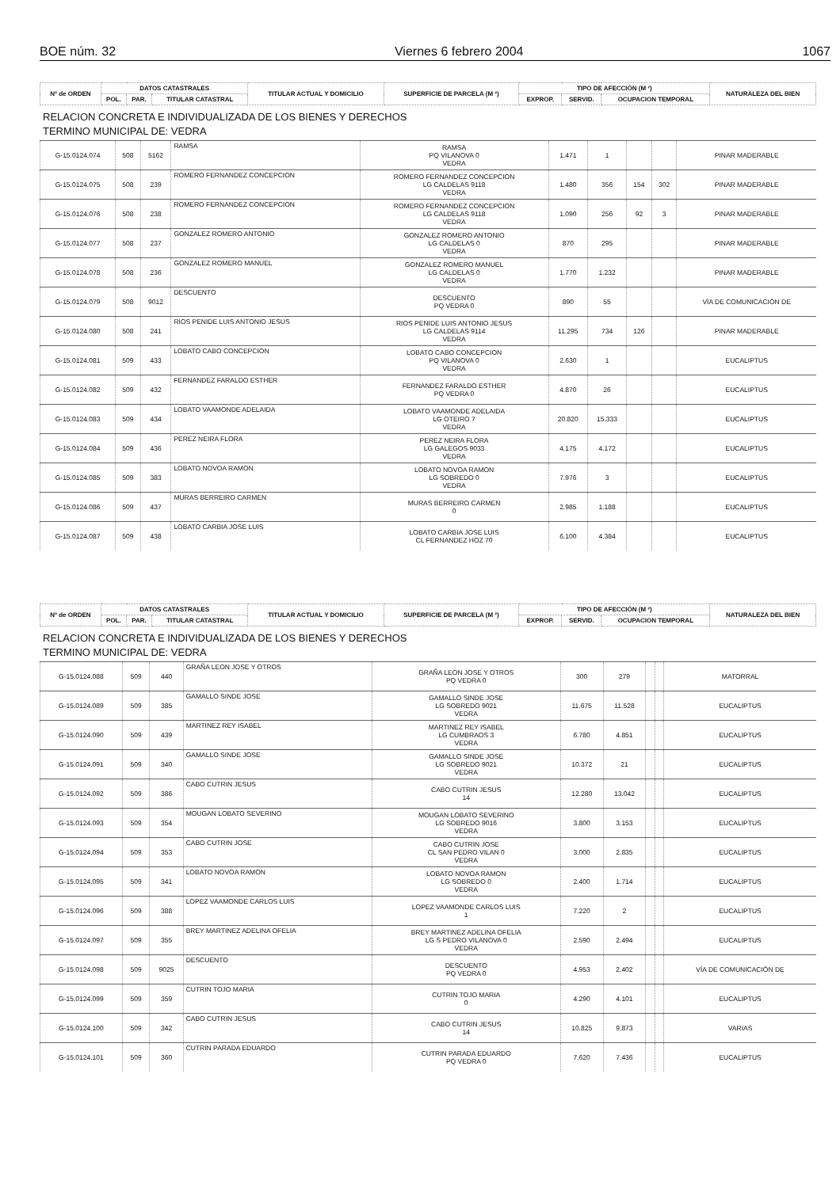BOE núm. 32 Viernes 6 febrero 2004 1067
| Nº de ORDEN | DATOS CATASTRALES | | | TITULAR ACTUAL Y DOMICILIO | SUPERFICIE DE PARCELA (M ²) | TIPO DE AFECCIÓN (M ²) | | | NATURALEZA DEL BIEN |
| --- | --- | --- | --- | --- | --- | --- | --- | --- | --- |
| | POL. | PAR. | TITULAR CATASTRAL | | | EXPROP. | SERVID. | OCUPACION TEMPORAL | |
RELACION CONCRETA E INDIVIDUALIZADA DE LOS BIENES Y DERECHOS
TERMINO MUNICIPAL DE: VEDRA
| G-15.0124.074 | 508 | 5162 | RAMSA | RAMSA PQ VILANOVA 0 VEDRA | 1.471 | 1 | | | PINAR MADERABLE |
| G-15.0124.075 | 508 | 239 | ROMERO FERNANDEZ CONCEPCION | ROMERO FERNANDEZ CONCEPCION LG CALDELAS 9118 VEDRA | 1.480 | 356 | 154 | 302 | PINAR MADERABLE |
| G-15.0124.076 | 508 | 238 | ROMERO FERNANDEZ CONCEPCION | ROMERO FERNANDEZ CONCEPCION LG CALDELAS 9118 VEDRA | 1.090 | 256 | 92 | 3 | PINAR MADERABLE |
| G-15.0124.077 | 508 | 237 | GONZALEZ ROMERO ANTONIO | GONZALEZ ROMERO ANTONIO LG CALDELAS 0 VEDRA | 870 | 295 | | | PINAR MADERABLE |
| G-15.0124.078 | 508 | 236 | GONZALEZ ROMERO MANUEL | GONZALEZ ROMERO MANUEL LG CALDELAS 0 VEDRA | 1.770 | 1.232 | | | PINAR MADERABLE |
| G-15.0124.079 | 508 | 9012 | DESCUENTO | DESCUENTO PQ VEDRA 0 | 890 | 55 | | | VÍA DE COMUNICACIÓN DE |
| G-15.0124.080 | 508 | 241 | RIOS PENIDE LUIS ANTONIO JESUS | RIOS PENIDE LUIS ANTONIO JESUS LG CALDELAS 9114 VEDRA | 11.295 | 734 | 126 | | PINAR MADERABLE |
| G-15.0124.081 | 509 | 433 | LOBATO CABO CONCEPCION | LOBATO CABO CONCEPCION PQ VILANOVA 0 VEDRA | 2.630 | 1 | | | EUCALIPTUS |
| G-15.0124.082 | 509 | 432 | FERNANDEZ FARALDO ESTHER | FERNANDEZ FARALDO ESTHER PQ VEDRA 0 | 4.870 | 26 | | | EUCALIPTUS |
| G-15.0124.083 | 509 | 434 | LOBATO VAAMONDE ADELAIDA | LOBATO VAAMONDE ADELAIDA LG OTEIRO 7 VEDRA | 20.820 | 15.333 | | | EUCALIPTUS |
| G-15.0124.084 | 509 | 436 | PEREZ NEIRA FLORA | PEREZ NEIRA FLORA LG GALEGOS 9033 VEDRA | 4.175 | 4.172 | | | EUCALIPTUS |
| G-15.0124.085 | 509 | 383 | LOBATO NOVOA RAMON | LOBATO NOVOA RAMON LG SOBREDO 0 VEDRA | 7.976 | 3 | | | EUCALIPTUS |
| G-15.0124.086 | 509 | 437 | MURAS BERREIRO CARMEN | MURAS BERREIRO CARMEN 0 | 2.985 | 1.188 | | | EUCALIPTUS |
| G-15.0124.087 | 509 | 438 | LOBATO CARBIA JOSE LUIS | LOBATO CARBIA JOSE LUIS CL FERNANDEZ HOZ 70 | 6.100 | 4.384 | | | EUCALIPTUS |
| Nº de ORDEN | DATOS CATASTRALES | | | TITULAR ACTUAL Y DOMICILIO | SUPERFICIE DE PARCELA (M ²) | TIPO DE AFECCIÓN (M ²) | | | NATURALEZA DEL BIEN |
| --- | --- | --- | --- | --- | --- | --- | --- | --- | --- |
| | POL. | PAR. | TITULAR CATASTRAL | | | EXPROP. | SERVID. | OCUPACION TEMPORAL | |
RELACION CONCRETA E INDIVIDUALIZADA DE LOS BIENES Y DERECHOS
TERMINO MUNICIPAL DE: VEDRA
| G-15.0124.088 | 509 | 440 | GRAÑA LEON JOSE Y OTROS | GRAÑA LEON JOSE Y OTROS PQ VEDRA 0 | 300 | 279 | | | MATORRAL |
| G-15.0124.089 | 509 | 385 | GAMALLO SINDE JOSE | GAMALLO SINDE JOSE LG SOBREDO 9021 VEDRA | 11.675 | 11.528 | | | EUCALIPTUS |
| G-15.0124.090 | 509 | 439 | MARTINEZ REY ISABEL | MARTINEZ REY ISABEL LG CUMBRAOS 3 VEDRA | 6.780 | 4.851 | | | EUCALIPTUS |
| G-15.0124.091 | 509 | 340 | GAMALLO SINDE JOSE | GAMALLO SINDE JOSE LG SOBREDO 9021 VEDRA | 10.372 | 21 | | | EUCALIPTUS |
| G-15.0124.092 | 509 | 386 | CABO CUTRIN JESUS | CABO CUTRIN JESUS 14 | 12.280 | 13.042 | | | EUCALIPTUS |
| G-15.0124.093 | 509 | 354 | MOUGAN LOBATO SEVERINO | MOUGAN LOBATO SEVERINO LG SOBREDO 9016 VEDRA | 3.800 | 3.153 | | | EUCALIPTUS |
| G-15.0124.094 | 509 | 353 | CABO CUTRIN JOSE | CABO CUTRIN JOSE CL SAN PEDRO VILAN 0 VEDRA | 3.000 | 2.835 | | | EUCALIPTUS |
| G-15.0124.095 | 509 | 341 | LOBATO NOVOA RAMON | LOBATO NOVOA RAMON LG SOBREDO 0 VEDRA | 2.400 | 1.714 | | | EUCALIPTUS |
| G-15.0124.096 | 509 | 388 | LOPEZ VAAMONDE CARLOS LUIS | LOPEZ VAAMONDE CARLOS LUIS 1 | 7.220 | 2 | | | EUCALIPTUS |
| G-15.0124.097 | 509 | 355 | BREY MARTINEZ ADELINA OFELIA | BREY MARTINEZ ADELINA OFELIA LG S PEDRO VILANOVA 0 VEDRA | 2.590 | 2.494 | | | EUCALIPTUS |
| G-15.0124.098 | 509 | 9025 | DESCUENTO | DESCUENTO PQ VEDRA 0 | 4.953 | 2.402 | | | VÍA DE COMUNICACIÓN DE |
| G-15.0124.099 | 509 | 359 | CUTRIN TOJO MARIA | CUTRIN TOJO MARIA 0 | 4.290 | 4.101 | | | EUCALIPTUS |
| G-15.0124.100 | 509 | 342 | CABO CUTRIN JESUS | CABO CUTRIN JESUS 14 | 10.825 | 9.873 | | | VARIAS |
| G-15.0124.101 | 509 | 360 | CUTRIN PARADA EDUARDO | CUTRIN PARADA EDUARDO PQ VEDRA 0 | 7.620 | 7.436 | | | EUCALIPTUS |